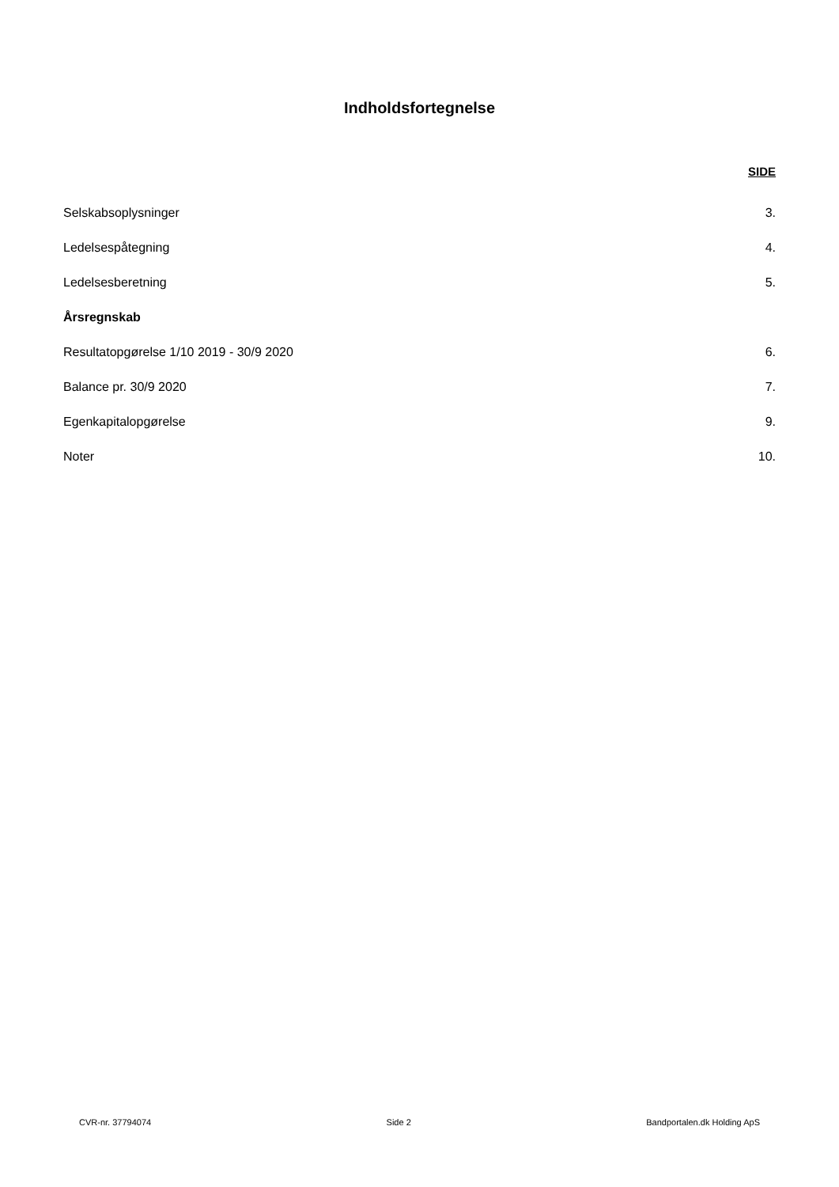Indholdsfortegnelse
SIDE
Selskabsoplysninger 3.
Ledelsespåtegning 4.
Ledelsesberetning 5.
Årsregnskab
Resultatopgørelse 1/10 2019 - 30/9 2020 6.
Balance pr. 30/9 2020 7.
Egenkapitalopgørelse 9.
Noter 10.
CVR-nr. 37794074 Side 2 Bandportalen.dk Holding ApS